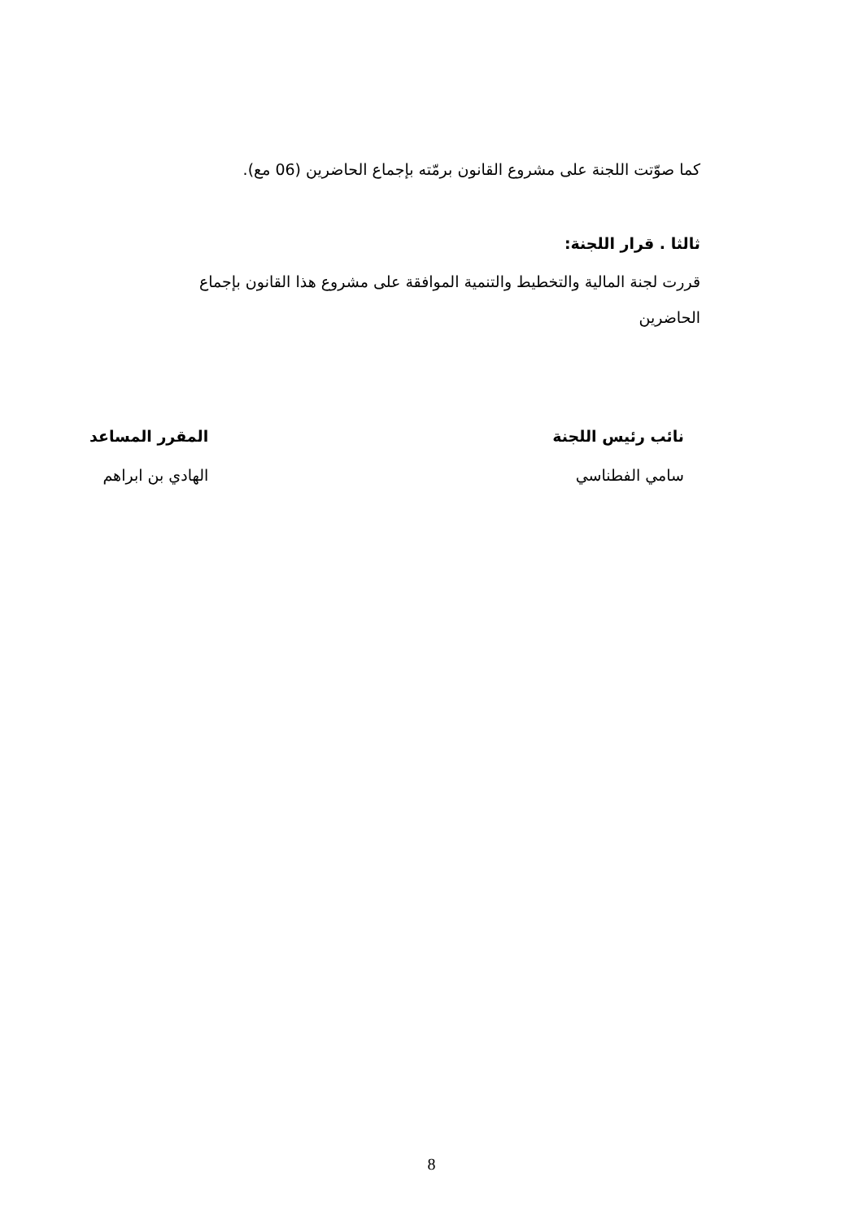كما صوّتت اللجنة على مشروع القانون برمّته بإجماع الحاضرين (06 مع).
ثالثا . قرار اللجنة:
قررت لجنة المالية والتخطيط والتنمية الموافقة على مشروع هذا القانون بإجماع
الحاضرين
نائب رئيس اللجنة
سامي الفطناسي
المقرر المساعد
الهادي بن ابراهم
8